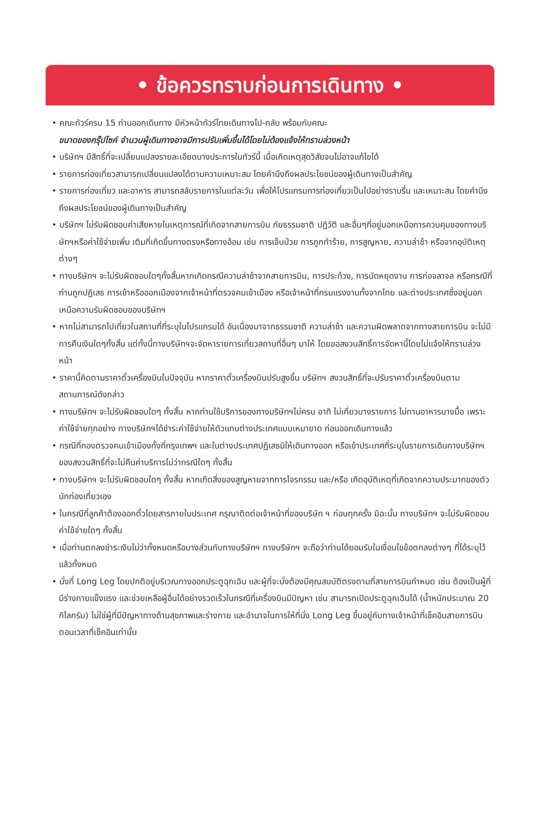• ข้อควรทราบก่อนการเดินทาง •
• คณะทัวร์ครบ 15 ท่านออกเดินทาง มีหัวหน้าทัวร์ไทยเดินทางไป-กลับ พร้อมกับคณะ
ขนาดของกรุ๊ปไซค์ จำนวนผู้เดินทางอาจมีการปรับเพิ่มขึ้นได้โดยไม่ต้องแจ้งให้ทราบล่วงหน้า
• บริษัทฯ มีสิทธิ์ที่จะเปลี่ยนแปลงรายละเอียดบางประการในทัวร์นี้ เมื่อเกิดเหตุสุดวิสัยจนไม่อาจแก้ไขได้
• รายการท่องเที่ยวสามารถเปลี่ยนแปลงได้ตามความเหมาะสม โดยคำนึงถึงผลประโยชน์ของผู้เดินทางเป็นสำคัญ
• รายการท่องเที่ยว และอาหาร สามารถสลับรายการในแต่ละวัน เพื่อให้โปรแกรมการท่องเที่ยวเป็นไปอย่างราบรื่น และเหมาะสม โดยคำนึงถึงผลประโยชน์ของผู้เดินทางเป็นสำคัญ
• บริษัทฯ ไม่รับผิดชอบค่าเสียหายในเหตุการณ์ที่เกิดจากสายการบิน ภัยธรรมชาติ ปฏิวัติ และอื่นๆที่อยู่นอกเหนือการควบคุมของทางบริษัทฯหรือค่าใช้จ่ายเพิ่ม เติมที่เกิดขึ้นทางตรงหรือทางอ้อม เช่น การเจ็บป่วย การถูกทำร้าย, การสูญหาย, ความล่าช้า หรือจากอุบัติเหตุต่างๆ
• ทางบริษัทฯ จะไม่รับผิดชอบใดๆทั้งสิ้นหากเกิดกรณีความล่าช้าจากสายการบิน, การประท้วง, การนัดหยุดงาน การก่อจลาจล หรือกรณีที่ท่านถูกปฏิเสธ การเข้าหรือออกเมืองจากเจ้าหน้าที่ตรวจคนเข้าเมือง หรือเจ้าหน้าที่กรมแรงงานทั้งจากไทย และต่างประเทศซึ่งอยู่นอกเหนือความรับผิดชอบของบริษัทฯ
• หากไม่สามารถไปเที่ยวในสถานที่ที่ระบุในโปรแกรมได้ อันเนื่องมาจากธรรมชาติ ความล่าช้า และความผิดพลาดจากทางสายการบิน จะไม่มีการคืนเงินใดๆทั้งสิ้น แต่ทั้งนี้ทางบริษัทฯจะจัดหารายการเที่ยวสถานที่อื่นๆ มาให้ โดยขอสงวนสิทธิ์การจัดหานี้โดยไม่แจ้งให้ทราบล่วงหน้า
• ราคานี้คิดตามราคาตั๋วเครื่องบินในปัจจุบัน หากราคาตั๋วเครื่องบินปรับสูงขึ้น บริษัทฯ สงวนสิทธิ์ที่จะปรับราคาตั๋วเครื่องบินตามสถานการณ์ดังกล่าว
• ทางบริษัทฯ จะไม่รับผิดชอบใดๆ ทั้งสิ้น หากท่านใช้บริการของทางบริษัทฯไม่ครบ อาทิ ไม่เที่ยวบางรายการ ไม่ทานอาหารบางมื้อ เพราะค่าใช้จ่ายทุกอย่าง ทางบริษัทฯได้ชำระค่าใช้จ่ายให้ตัวแทนต่างประเทศแบบเหมาขาด ก่อนออกเดินทางแล้ว
• กรณีที่กองตรวจคนเข้าเมืองทั้งที่กรุงเทพฯ และในต่างประเทศปฏิเสธมิให้เดินทางออก หรือเข้าประเทศที่ระบุในรายการเดินทางบริษัทฯ ของสงวนสิทธิ์ที่จะไม่คืนค่าบริการไม่ว่ากรณีใดๆ ทั้งสิ้น
• ทางบริษัทฯ จะไม่รับผิดชอบใดๆ ทั้งสิ้น หากเกิดสิ่งของสูญหายจากการโจรกรรม และ/หรือ เกิดอุบัติเหตุที่เกิดจากความประมาทของตัวนักท่องเที่ยวเอง
• ในกรณีที่ลูกค้าต้องออกตั๋วโดยสารภายในประเทศ กรุณาติดต่อเจ้าหน้าที่ของบริษัท ฯ ก่อนทุกครั้ง มิฉะนั้น ทางบริษัทฯ จะไม่รับผิดชอบค่าใช้จ่ายใดๆ ทั้งสิ้น
• เมื่อท่านตกลงชำระเงินไม่ว่าทั้งหมดหรือบางส่วนกับทางบริษัทฯ ทางบริษัทฯ จะถือว่าท่านได้ยอมรับในเงื่อนไขข้อตกลงต่างๆ ที่ได้ระบุไว้แล้วทั้งหมด
• นั่งที่ Long Leg โดยปกติอยู่บริเวณทางออกประตูฉุกเฉิน และผู้ที่จะนั่งต้องมีคุณสมบัติตรงตามที่สายการบินกำหนด เช่น ต้องเป็นผู้ที่มีร่างกายแข็งแรง และช่วยเหลือผู้อื่นได้อย่างรวดเร็วในกรณีที่เครื่องบินมีปัญหา เช่น สามารถเปิดประตูฉุกเฉินได้ (น้ำหนักประมาณ 20 กิโลกรัม) ไม่ใช่ผู้ที่มีปัญหาทางด้านสุขภาพและร่างกาย และอำนาจในการให้ที่นั่ง Long Leg ขึ้นอยู่กับทางเจ้าหน้าที่เช็คอินสายการบินตอนเวลาที่เช็คอินเท่านั้น